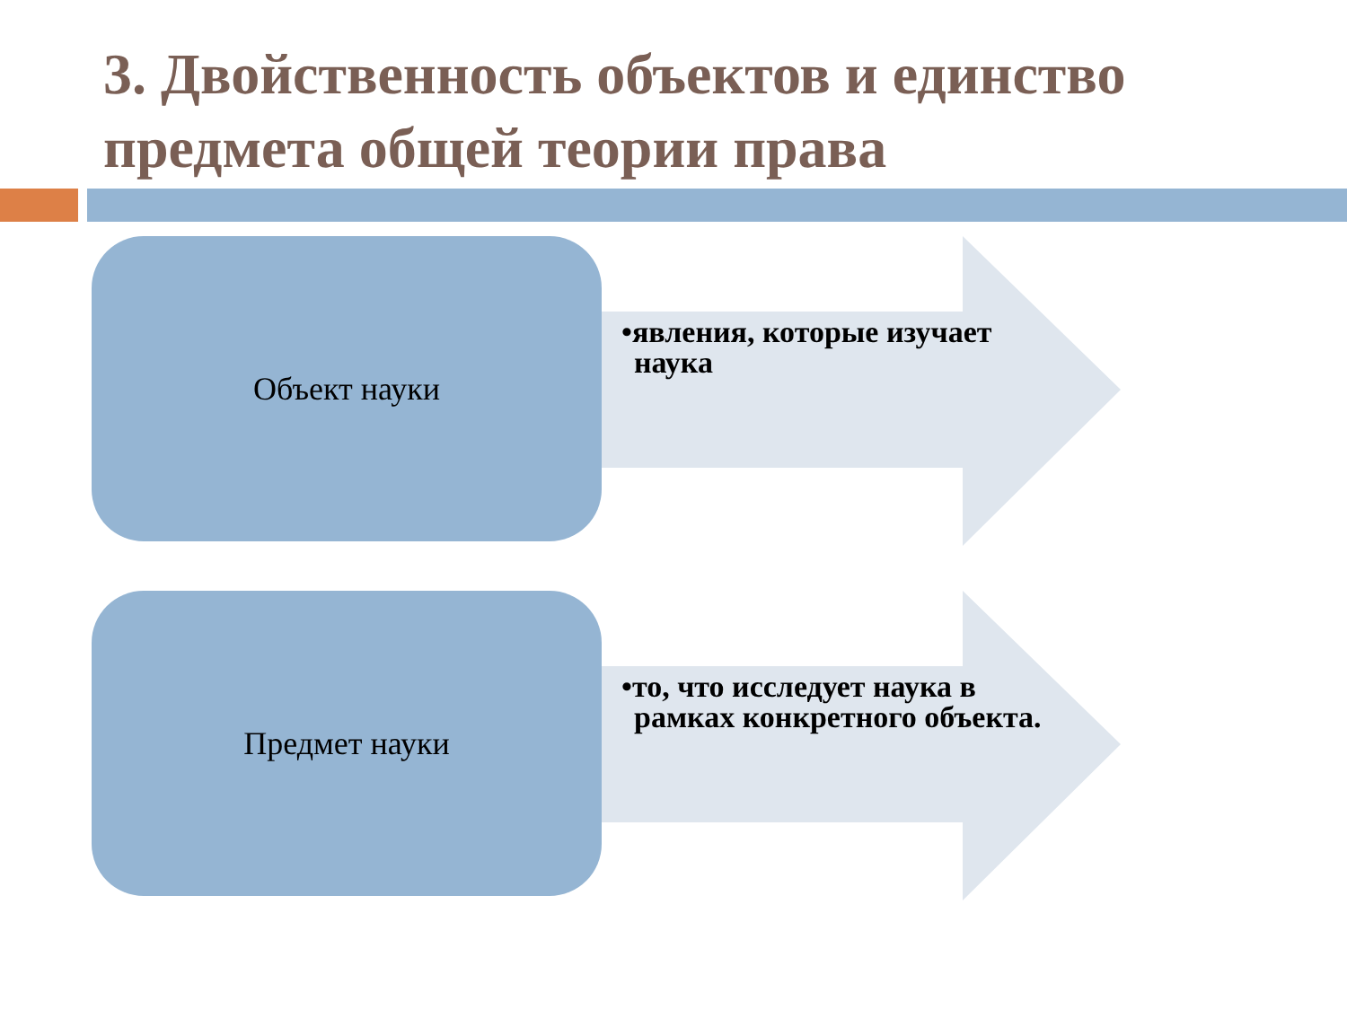3. Двойственность объектов и единство предмета общей теории права
Объект науки
•явления, которые изучает наука
Предмет науки
•то, что исследует наука в рамках конкретного объекта.